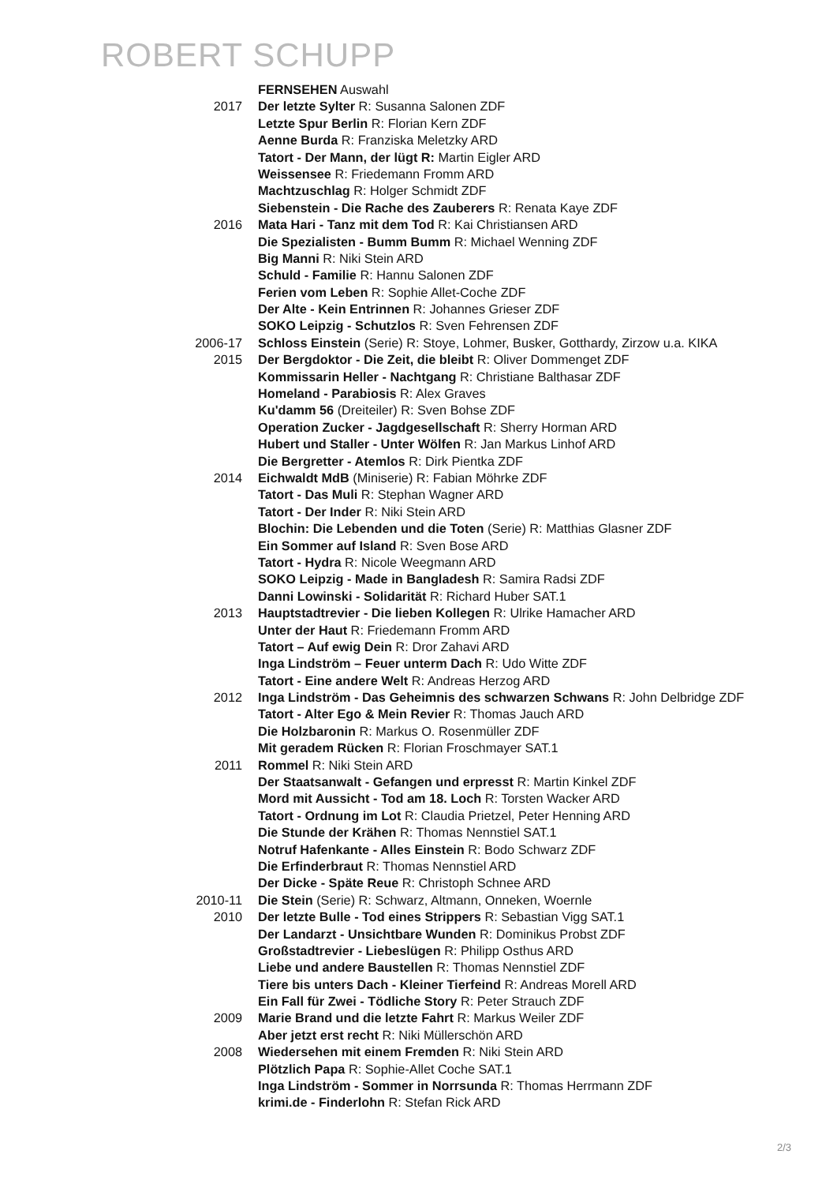ROBERT SCHUPP
| | FERNSEHEN Auswahl |
| 2017 | Der letzte Sylter R: Susanna Salonen ZDF |
| | Letzte Spur Berlin R: Florian Kern ZDF |
| | Aenne Burda R: Franziska Meletzky ARD |
| | Tatort - Der Mann, der lügt R: Martin Eigler ARD |
| | Weissensee R: Friedemann Fromm ARD |
| | Machtzuschlag R: Holger Schmidt ZDF |
| | Siebenstein - Die Rache des Zauberers R: Renata Kaye ZDF |
| 2016 | Mata Hari - Tanz mit dem Tod R: Kai Christiansen ARD |
| | Die Spezialisten - Bumm Bumm R: Michael Wenning ZDF |
| | Big Manni R: Niki Stein ARD |
| | Schuld - Familie R: Hannu Salonen ZDF |
| | Ferien vom Leben R: Sophie Allet-Coche ZDF |
| | Der Alte - Kein Entrinnen R: Johannes Grieser ZDF |
| | SOKO Leipzig - Schutzlos R: Sven Fehrensen ZDF |
| 2006-17 | Schloss Einstein (Serie) R: Stoye, Lohmer, Busker, Gotthardy, Zirzow u.a. KIKA |
| 2015 | Der Bergdoktor - Die Zeit, die bleibt R: Oliver Dommenget ZDF |
| | Kommissarin Heller - Nachtgang R: Christiane Balthasar ZDF |
| | Homeland - Parabiosis R: Alex Graves |
| | Ku'damm 56 (Dreiteiler) R: Sven Bohse ZDF |
| | Operation Zucker - Jagdgesellschaft R: Sherry Horman ARD |
| | Hubert und Staller - Unter Wölfen R: Jan Markus Linhof ARD |
| | Die Bergretter - Atemlos R: Dirk Pientka ZDF |
| 2014 | Eichwaldt MdB (Miniserie) R: Fabian Möhrke ZDF |
| | Tatort - Das Muli R: Stephan Wagner ARD |
| | Tatort - Der Inder R: Niki Stein ARD |
| | Blochin: Die Lebenden und die Toten (Serie) R: Matthias Glasner ZDF |
| | Ein Sommer auf Island R: Sven Bose ARD |
| | Tatort - Hydra R: Nicole Weegmann ARD |
| | SOKO Leipzig - Made in Bangladesh R: Samira Radsi ZDF |
| | Danni Lowinski - Solidarität R: Richard Huber SAT.1 |
| 2013 | Hauptstadtrevier - Die lieben Kollegen R: Ulrike Hamacher ARD |
| | Unter der Haut R: Friedemann Fromm ARD |
| | Tatort – Auf ewig Dein R: Dror Zahavi ARD |
| | Inga Lindström – Feuer unterm Dach R: Udo Witte ZDF |
| | Tatort - Eine andere Welt R: Andreas Herzog ARD |
| 2012 | Inga Lindström - Das Geheimnis des schwarzen Schwans R: John Delbridge ZDF |
| | Tatort - Alter Ego & Mein Revier R: Thomas Jauch ARD |
| | Die Holzbaronin R: Markus O. Rosenmüller ZDF |
| | Mit geradem Rücken R: Florian Froschmayer SAT.1 |
| 2011 | Rommel R: Niki Stein ARD |
| | Der Staatsanwalt - Gefangen und erpresst R: Martin Kinkel ZDF |
| | Mord mit Aussicht - Tod am 18. Loch R: Torsten Wacker ARD |
| | Tatort - Ordnung im Lot R: Claudia Prietzel, Peter Henning ARD |
| | Die Stunde der Krähen R: Thomas Nennstiel SAT.1 |
| | Notruf Hafenkante - Alles Einstein R: Bodo Schwarz ZDF |
| | Die Erfinderbraut R: Thomas Nennstiel ARD |
| | Der Dicke - Späte Reue R: Christoph Schnee ARD |
| 2010-11 | Die Stein (Serie) R: Schwarz, Altmann, Onneken, Woernle |
| 2010 | Der letzte Bulle - Tod eines Strippers R: Sebastian Vigg SAT.1 |
| | Der Landarzt - Unsichtbare Wunden R: Dominikus Probst ZDF |
| | Großstadtrevier - Liebeslügen R: Philipp Osthus ARD |
| | Liebe und andere Baustellen R: Thomas Nennstiel ZDF |
| | Tiere bis unters Dach - Kleiner Tierfeind R: Andreas Morell ARD |
| | Ein Fall für Zwei - Tödliche Story R: Peter Strauch ZDF |
| 2009 | Marie Brand und die letzte Fahrt R: Markus Weiler ZDF |
| | Aber jetzt erst recht R: Niki Müllerschön ARD |
| 2008 | Wiedersehen mit einem Fremden R: Niki Stein ARD |
| | Plötzlich Papa R: Sophie-Allet Coche SAT.1 |
| | Inga Lindström - Sommer in Norrsunda R: Thomas Herrmann ZDF |
| | krimi.de - Finderlohn R: Stefan Rick ARD |
2/3